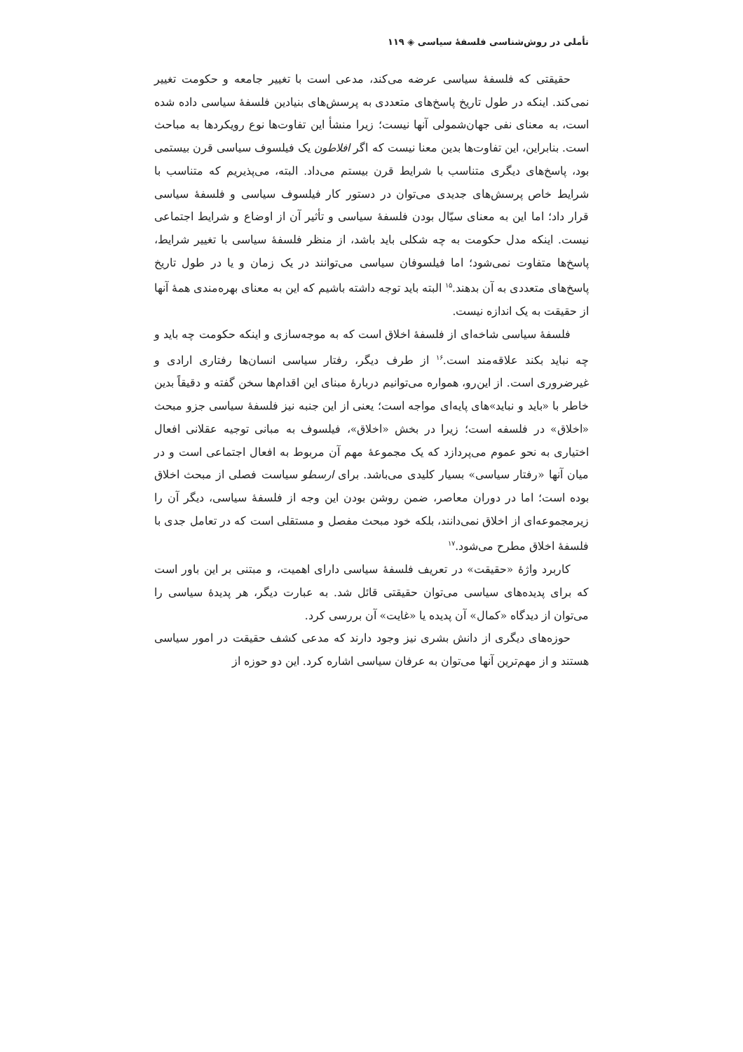تأملی در روش‌شناسی فلسفهٔ سیاسی ◈ ۱۱۹
حقیقتی که فلسفهٔ سیاسی عرضه می‌کند، مدعی است با تغییر جامعه و حکومت تغییر نمی‌کند. اینکه در طول تاریخ پاسخ‌های متعددی به پرسش‌های بنیادین فلسفهٔ سیاسی داده شده است، به معنای نفی جهان‌شمولی آنها نیست؛ زیرا منشأ این تفاوت‌ها نوع رویکردها به مباحث است. بنابراین، این تفاوت‌ها بدین معنا نیست که اگر افلاطون یک فیلسوف سیاسی قرن بیستمی بود، پاسخ‌های دیگری متناسب با شرایط قرن بیستم می‌داد. البته، می‌پذیریم که متناسب با شرایط خاص پرسش‌های جدیدی می‌توان در دستور کار فیلسوف سیاسی و فلسفهٔ سیاسی قرار داد؛ اما این به معنای سیّال بودن فلسفهٔ سیاسی و تأثیر آن از اوضاع و شرایط اجتماعی نیست. اینکه مدل حکومت به چه شکلی باید باشد، از منظر فلسفهٔ سیاسی با تغییر شرایط، پاسخ‌ها متفاوت نمی‌شود؛ اما فیلسوفان سیاسی می‌توانند در یک زمان و یا در طول تاریخ پاسخ‌های متعددی به آن بدهند.<sup>۱۵</sup> البته باید توجه داشته باشیم که این به معنای بهره‌مندی همهٔ آنها از حقیقت به یک اندازه نیست.
فلسفهٔ سیاسی شاخه‌ای از فلسفهٔ اخلاق است که به موجه‌سازی و اینکه حکومت چه باید و چه نباید بکند علاقه‌مند است.<sup>۱۶</sup> از طرف دیگر، رفتار سیاسی انسان‌ها رفتاری ارادی و غیرضروری است. از این‌رو، همواره می‌توانیم دربارهٔ مبنای این اقدام‌ها سخن گفته و دقیقاً بدین خاطر با «باید و نباید»های پایه‌ای مواجه است؛ یعنی از این جنبه نیز فلسفهٔ سیاسی جزو مبحث «اخلاق» در فلسفه است؛ زیرا در بخش «اخلاق»، فیلسوف به مبانی توجیه عقلانی افعال اختیاری به نحو عموم می‌پردازد که یک مجموعهٔ مهم آن مربوط به افعال اجتماعی است و در میان آنها «رفتار سیاسی» بسیار کلیدی می‌باشد. برای ارسطو سیاست فصلی از مبحث اخلاق بوده است؛ اما در دوران معاصر، ضمن روشن بودن این وجه از فلسفهٔ سیاسی، دیگر آن را زیرمجموعه‌ای از اخلاق نمی‌دانند، بلکه خود مبحث مفصل و مستقلی است که در تعامل جدی با فلسفهٔ اخلاق مطرح می‌شود.<sup>۱۷</sup>
کاربرد واژهٔ «حقیقت» در تعریف فلسفهٔ سیاسی دارای اهمیت، و مبتنی بر این باور است که برای پدیده‌های سیاسی می‌توان حقیقتی قائل شد. به عبارت دیگر، هر پدیدهٔ سیاسی را می‌توان از دیدگاه «کمال» آن پدیده یا «غایت» آن بررسی کرد.
حوزه‌های دیگری از دانش بشری نیز وجود دارند که مدعی کشف حقیقت در امور سیاسی هستند و از مهم‌ترین آنها می‌توان به عرفان سیاسی اشاره کرد. این دو حوزه از